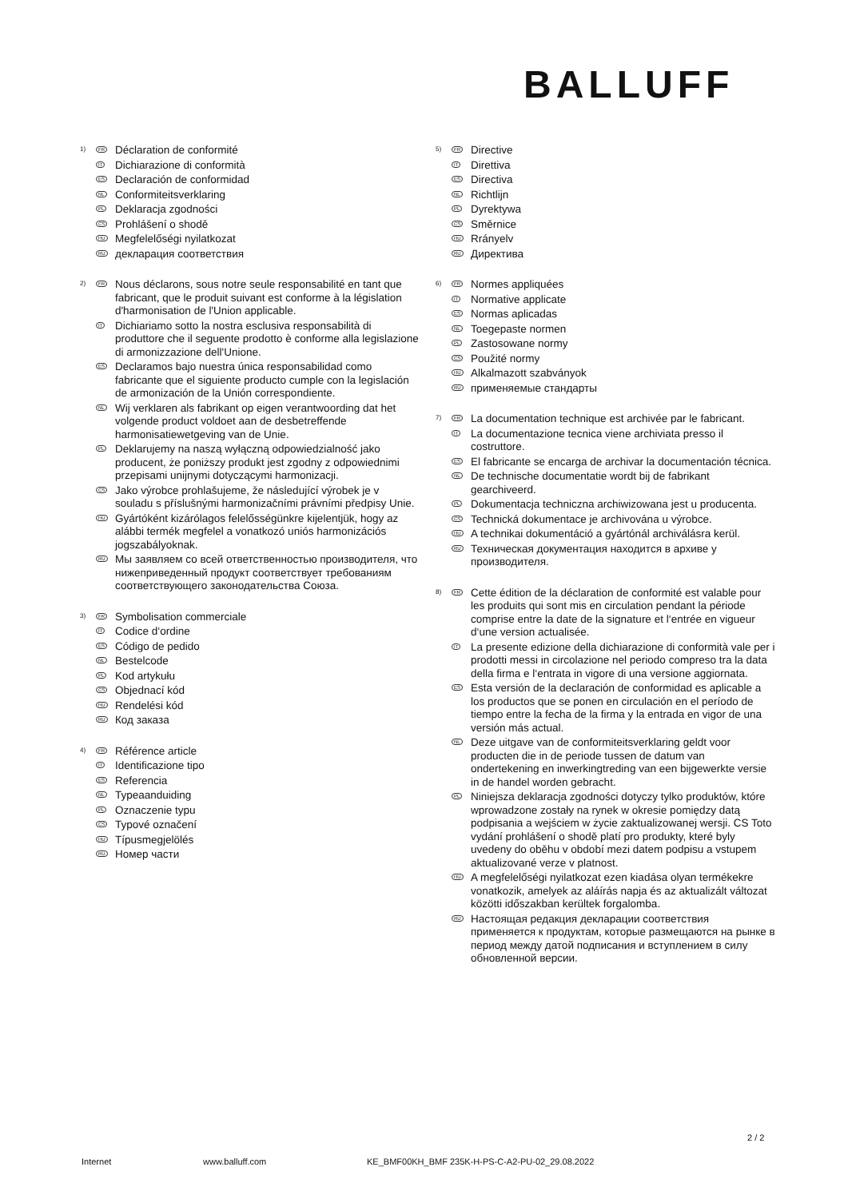BALLUFF
1)
FR
Déclaration de conformité
IT
Dichiarazione di conformità
ES
Declaración de conformidad
NL
Conformiteitsverklaring
PL
Deklaracja zgodności
CS
Prohlášení o shodě
HU
Megfelelőségi nyilatkozat
RU
декларация соответствия
2)
FR
Nous déclarons, sous notre seule responsabilité en tant que fabricant, que le produit suivant est conforme à la législation d'harmonisation de l'Union applicable.
IT
Dichiariamo sotto la nostra esclusiva responsabilità di produttore che il seguente prodotto è conforme alla legislazione di armonizzazione dell'Unione.
ES
Declaramos bajo nuestra única responsabilidad como fabricante que el siguiente producto cumple con la legislación de armonización de la Unión correspondiente.
NL
Wij verklaren als fabrikant op eigen verantwoording dat het volgende product voldoet aan de desbetreffende harmonisatiewetgeving van de Unie.
PL
Deklarujemy na naszą wyłączną odpowiedzialność jako producent, że poniższy produkt jest zgodny z odpowiednimi przepisami unijnymi dotyczącymi harmonizacji.
CS
Jako výrobce prohlašujeme, že následující výrobek je v souladu s příslušnými harmonizačními právními předpisy Unie.
HU
Gyártóként kizárólagos felelősségünkre kijelentjük, hogy az alábbi termék megfelel a vonatkozó uniós harmonizációs jogszabályoknak.
RU
Мы заявляем со всей ответственностью производителя, что нижеприведенный продукт соответствует требованиям соответствующего законодательства Союза.
3)
FR
Symbolisation commerciale
IT
Codice d‘ordine
ES
Código de pedido
NL
Bestelcode
PL
Kod artykułu
CS
Objednací kód
HU
Rendelési kód
RU
Код заказа
4)
FR
Référence article
IT
Identificazione tipo
ES
Referencia
NL
Typeaanduiding
PL
Oznaczenie typu
CS
Typové označení
HU
Típusmegjelölés
RU
Номер части
5)
FR
Directive
IT
Direttiva
ES
Directiva
NL
Richtlijn
PL
Dyrektywa
CS
Směrnice
HU
Rrányelv
RU
Директива
6)
FR
Normes appliquées
IT
Normative applicate
ES
Normas aplicadas
NL
Toegepaste normen
PL
Zastosowane normy
CS
Použité normy
HU
Alkalmazott szabványok
RU
применяемые стандарты
7)
FR
La documentation technique est archivée par le fabricant.
IT
La documentazione tecnica viene archiviata presso il costruttore.
ES
El fabricante se encarga de archivar la documentación técnica.
NL
De technische documentatie wordt bij de fabrikant gearchiveerd.
PL
Dokumentacja techniczna archiwizowana jest u producenta.
CS
Technická dokumentace je archivována u výrobce.
HU
A technikai dokumentáció a gyártónál archiválásra kerül.
RU
Техническая документация находится в архиве у производителя.
8)
FR
Cette édition de la déclaration de conformité est valable pour les produits qui sont mis en circulation pendant la période comprise entre la date de la signature et l‘entrée en vigueur d‘une version actualisée.
IT
La presente edizione della dichiarazione di conformità vale per i prodotti messi in circolazione nel periodo compreso tra la data della firma e l‘entrata in vigore di una versione aggiornata.
ES
Esta versión de la declaración de conformidad es aplicable a los productos que se ponen en circulación en el período de tiempo entre la fecha de la firma y la entrada en vigor de una versión más actual.
NL
Deze uitgave van de conformiteitsverklaring geldt voor producten die in de periode tussen de datum van ondertekening en inwerkingtreding van een bijgewerkte versie in de handel worden gebracht.
PL
Niniejsza deklaracja zgodności dotyczy tylko produktów, które wprowadzone zostały na rynek w okresie pomiędzy datą podpisania a wejściem w życie zaktualizowanej wersji. CS Toto vydání prohlášení o shodě platí pro produkty, které byly uvedeny do oběhu v období mezi datem podpisu a vstupem aktualizované verze v platnost.
HU
A megfelelőségi nyilatkozat ezen kiadása olyan termékekre vonatkozik, amelyek az aláírás napja és az aktualizált változat közötti időszakban kerültek forgalomba.
RU
Настоящая редакция декларации соответствия применяется к продуктам, которые размещаются на рынке в период между датой подписания и вступлением в силу обновленной версии.
2 / 2
Internet www.balluff.com KE_BMF00KH_BMF 235K-H-PS-C-A2-PU-02_29.08.2022